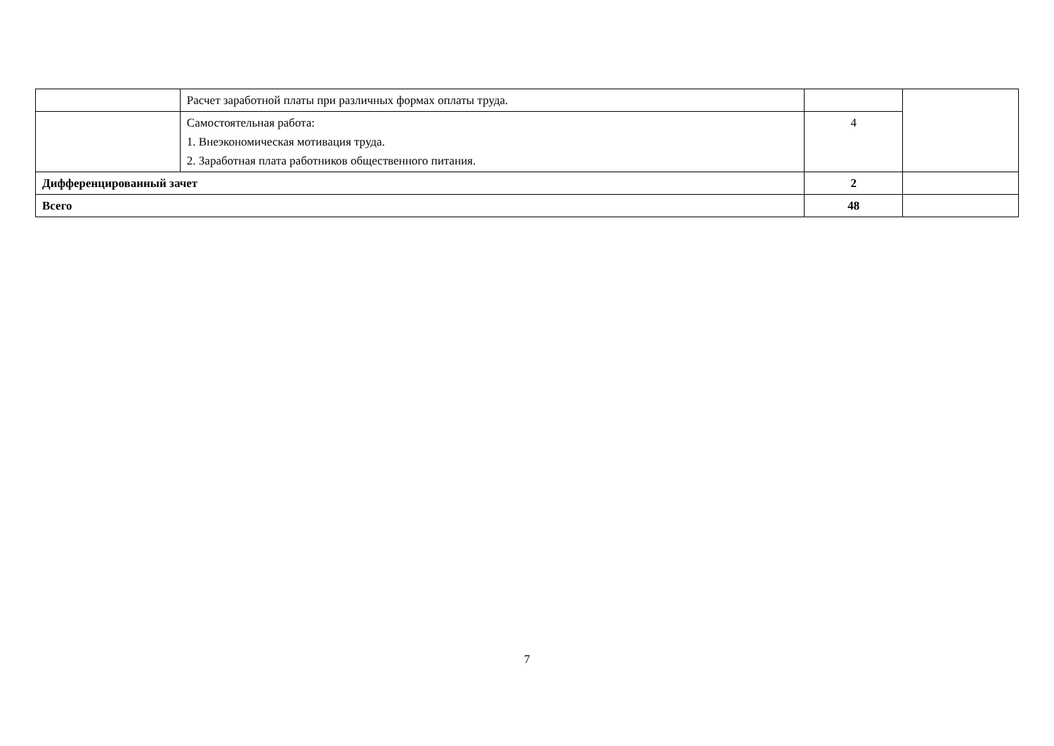| | Расчет заработной платы при различных формах оплаты труда. | | |
| | Самостоятельная работа: 1. Внеэкономическая мотивация труда. 2. Заработная плата работников общественного питания. | 4 | |
| Дифференцированный зачет | | 2 | |
| Всего | | 48 | |
7